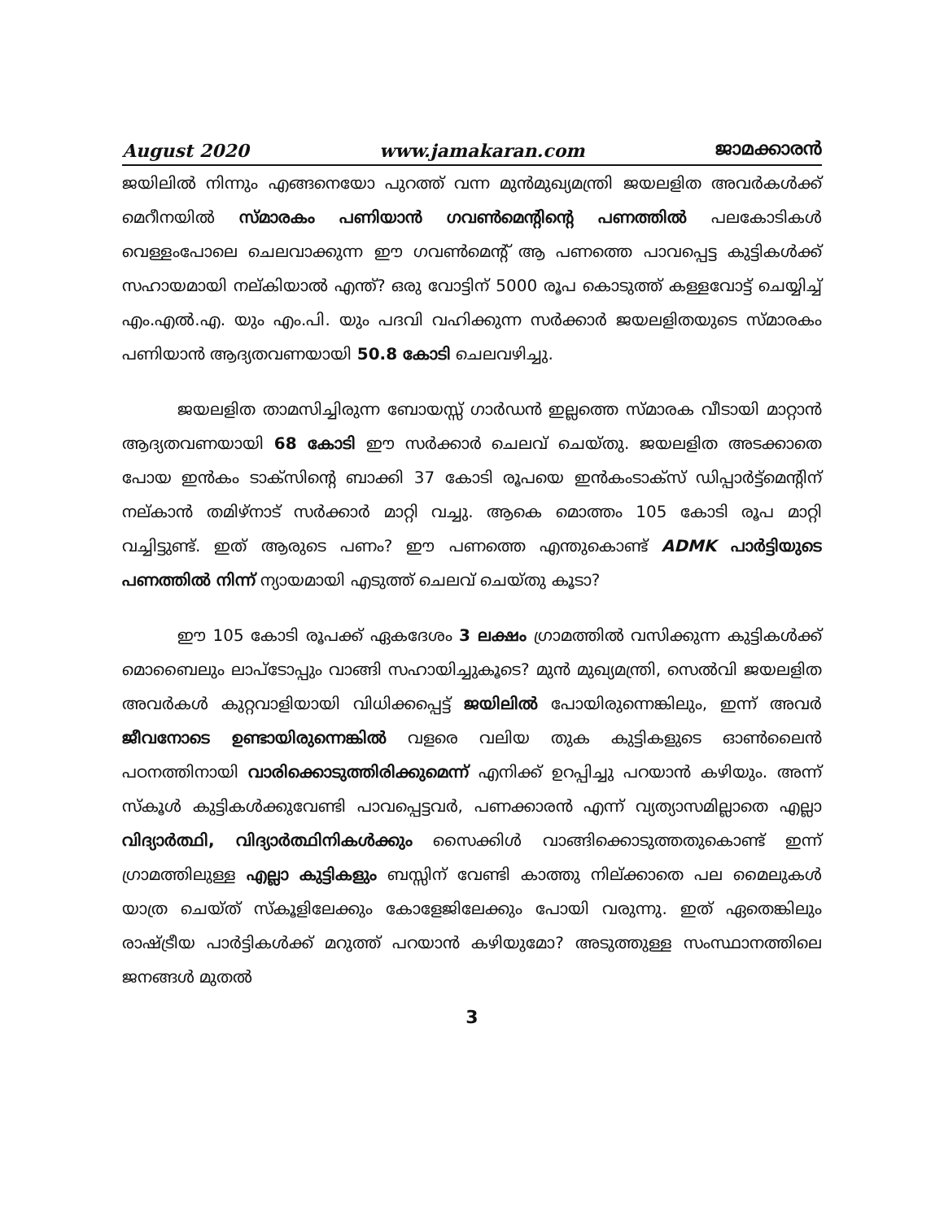August 2020 www.jamakaran.com ജാമക്കാരൻ
ജയിലിൽ നിന്നും എങ്ങനെയോ പുറത്ത് വന്ന മുൻമുഖ്യമന്ത്രി ജയലളിത അവർകൾക്ക് മെറീനയിൽ സ്മാരകം പണിയാൻ ഗവൺമെന്റിന്റെ പണത്തിൽ പലകോടികൾ വെള്ളംപോലെ ചെലവാക്കുന്ന ഈ ഗവൺമെന്റ് ആ പണത്തെ പാവപ്പെട്ട കുട്ടികൾക്ക് സഹായമായി നല്കിയാൽ എന്ത്? ഒരു വോട്ടിന് 5000 രൂപ കൊടുത്ത് കള്ളവോട്ട് ചെയ്യിച്ച് എം.എൽ.എ. യും എം.പി. യും പദവി വഹിക്കുന്ന സർക്കാർ ജയലളിതയുടെ സ്മാരകം പണിയാൻ ആദ്യതവണയായി 50.8 കോടി ചെലവഴിച്ചു.
ജയലളിത താമസിച്ചിരുന്ന ബോയസ്സ് ഗാർഡൻ ഇല്ലത്തെ സ്മാരക വീടായി മാറ്റാൻ ആദ്യതവണയായി 68 കോടി ഈ സർക്കാർ ചെലവ് ചെയ്തു. ജയലളിത അടക്കാതെ പോയ ഇൻകം ടാക്സിന്റെ ബാക്കി 37 കോടി രൂപയെ ഇൻകംടാക്സ് ഡിപ്പാർട്ട്മെന്റിന് നല്കാൻ തമിഴ്നാട് സർക്കാർ മാറ്റി വച്ചു. ആകെ മൊത്തം 105 കോടി രൂപ മാറ്റി വച്ചിട്ടുണ്ട്. ഇത് ആരുടെ പണം? ഈ പണത്തെ എന്തുകൊണ്ട് ADMK പാർട്ടിയുടെ പണത്തിൽ നിന്ന് ന്യായമായി എടുത്ത് ചെലവ് ചെയ്തു കൂടാ?
ഈ 105 കോടി രൂപക്ക് ഏകദേശം 3 ലക്ഷം ഗ്രാമത്തിൽ വസിക്കുന്ന കുട്ടികൾക്ക് മൊബൈലും ലാപ്ടോപ്പും വാങ്ങി സഹായിച്ചുകൂടെ? മുൻ മുഖ്യമന്ത്രി, സെൽവി ജയലളിത അവർകൾ കുറ്റവാളിയായി വിധിക്കപ്പെട്ട് ജയിലിൽ പോയിരുന്നെങ്കിലും, ഇന്ന് അവർ ജീവനോടെ ഉണ്ടായിരുന്നെങ്കിൽ വളരെ വലിയ തുക കുട്ടികളുടെ ഓൺലൈൻ പഠനത്തിനായി വാരിക്കൊടുത്തിരിക്കുമെന്ന് എനിക്ക് ഉറപ്പിച്ചു പറയാൻ കഴിയും. അന്ന് സ്കൂൾ കുട്ടികൾക്കുവേണ്ടി പാവപ്പെട്ടവർ, പണക്കാരൻ എന്ന് വ്യത്യാസമില്ലാതെ എല്ലാ വിദ്യാർത്ഥി, വിദ്യാർത്ഥിനികൾക്കും സൈക്കിൾ വാങ്ങിക്കൊടുത്തതുകൊണ്ട് ഇന്ന് ഗ്രാമത്തിലുള്ള എല്ലാ കുട്ടികളും ബസ്സിന് വേണ്ടി കാത്തു നില്ക്കാതെ പല മൈലുകൾ യാത്ര ചെയ്ത് സ്കൂളിലേക്കും കോളേജിലേക്കും പോയി വരുന്നു. ഇത് ഏതെങ്കിലും രാഷ്ട്രീയ പാർട്ടികൾക്ക് മറുത്ത് പറയാൻ കഴിയുമോ? അടുത്തുള്ള സംസ്ഥാനത്തിലെ ജനങ്ങൾ മുതൽ
3